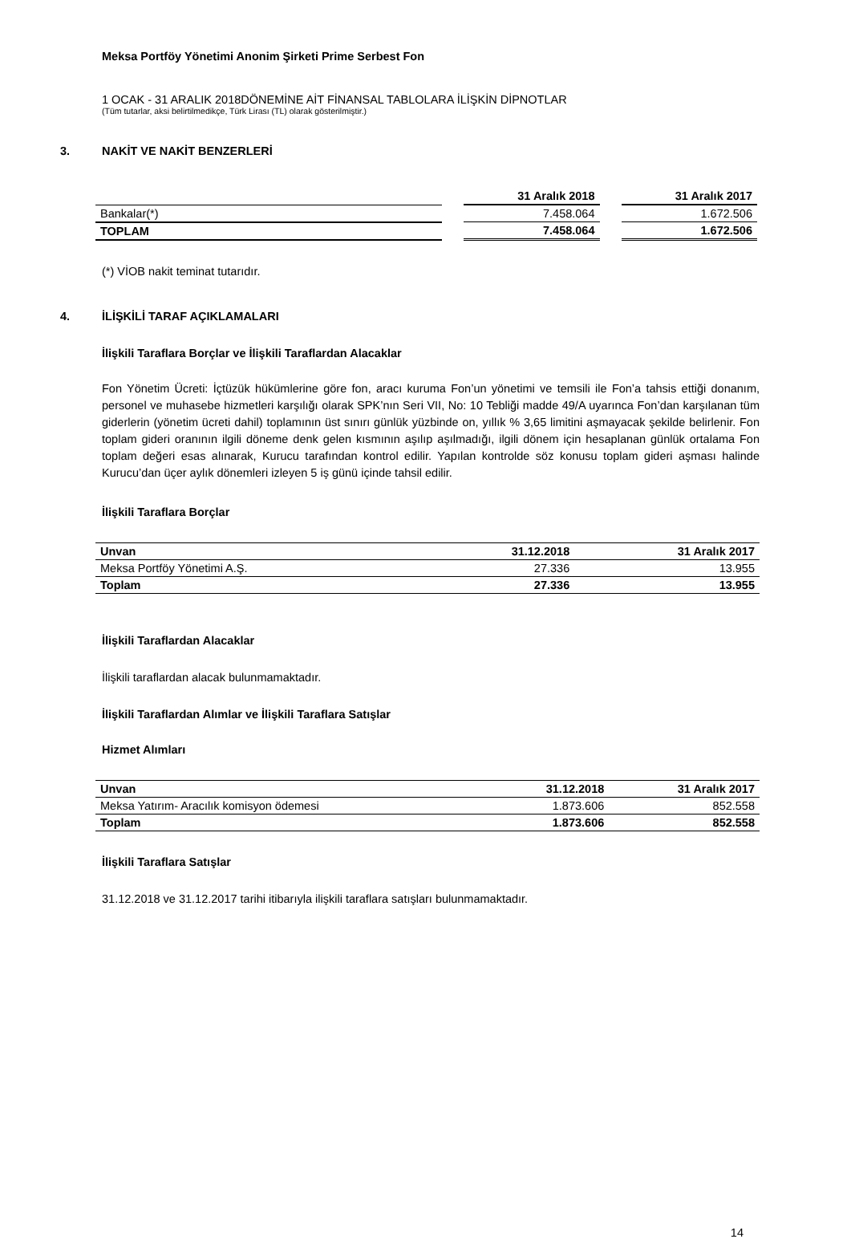Meksa Portföy Yönetimi Anonim Şirketi Prime Serbest Fon
1 OCAK - 31 ARALIK 2018DÖNEMİNE AİT FİNANSAL TABLOLARA İLİŞKİN DİPNOTLAR
(Tüm tutarlar, aksi belirtilmedikçe, Türk Lirası (TL) olarak gösterilmiştir.)
3. NAKİT VE NAKİT BENZERLERİ
| | | 31 Aralık 2018 | | 31 Aralık 2017 |
| --- | --- | --- | --- | --- |
| Bankalar(*) | | 7.458.064 | | 1.672.506 |
| TOPLAM | | 7.458.064 | | 1.672.506 |
(*) VİOB nakit teminat tutarıdır.
4. İLİŞKİLİ TARAF AÇIKLAMALARI
İlişkili Taraflara Borçlar ve İlişkili Taraflardan Alacaklar
Fon Yönetim Ücreti: İçtüzük hükümlerine göre fon, aracı kuruma Fon’un yönetimi ve temsili ile Fon’a tahsis ettiği donanım, personel ve muhasebe hizmetleri karşılığı olarak SPK’nın Seri VII, No: 10 Tebliği madde 49/A uyarınca Fon’dan karşılanan tüm giderlerin (yönetim ücreti dahil) toplamının üst sınırı günlük yüzbinde on, yıllık % 3,65 limitini aşmayacak şekilde belirlenir. Fon toplam gideri oranının ilgili döneme denk gelen kısmının aşılıp aşılmadığı, ilgili dönem için hesaplanan günlük ortalama Fon toplam değeri esas alınarak, Kurucu tarafından kontrol edilir. Yapılan kontrolde söz konusu toplam gideri aşması halinde Kurucu’dan üçer aylık dönemleri izleyen 5 iş günü içinde tahsil edilir.
İlişkili Taraflara Borçlar
| Unvan | 31.12.2018 | 31 Aralık 2017 |
| --- | --- | --- |
| Meksa Portföy Yönetimi A.Ş. | 27.336 | 13.955 |
| Toplam | 27.336 | 13.955 |
İlişkili Taraflardan Alacaklar
İlişkili taraflardan alacak bulunmamaktadır.
İlişkili Taraflardan Alımlar ve İlişkili Taraflara Satışlar
Hizmet Alımları
| Unvan | 31.12.2018 | 31 Aralık 2017 |
| --- | --- | --- |
| Meksa Yatırım- Aracılık komisyon ödemesi | 1.873.606 | 852.558 |
| Toplam | 1.873.606 | 852.558 |
İlişkili Taraflara Satışlar
31.12.2018 ve 31.12.2017 tarihi itibarıyla ilişkili taraflara satışları bulunmamaktadır.
14